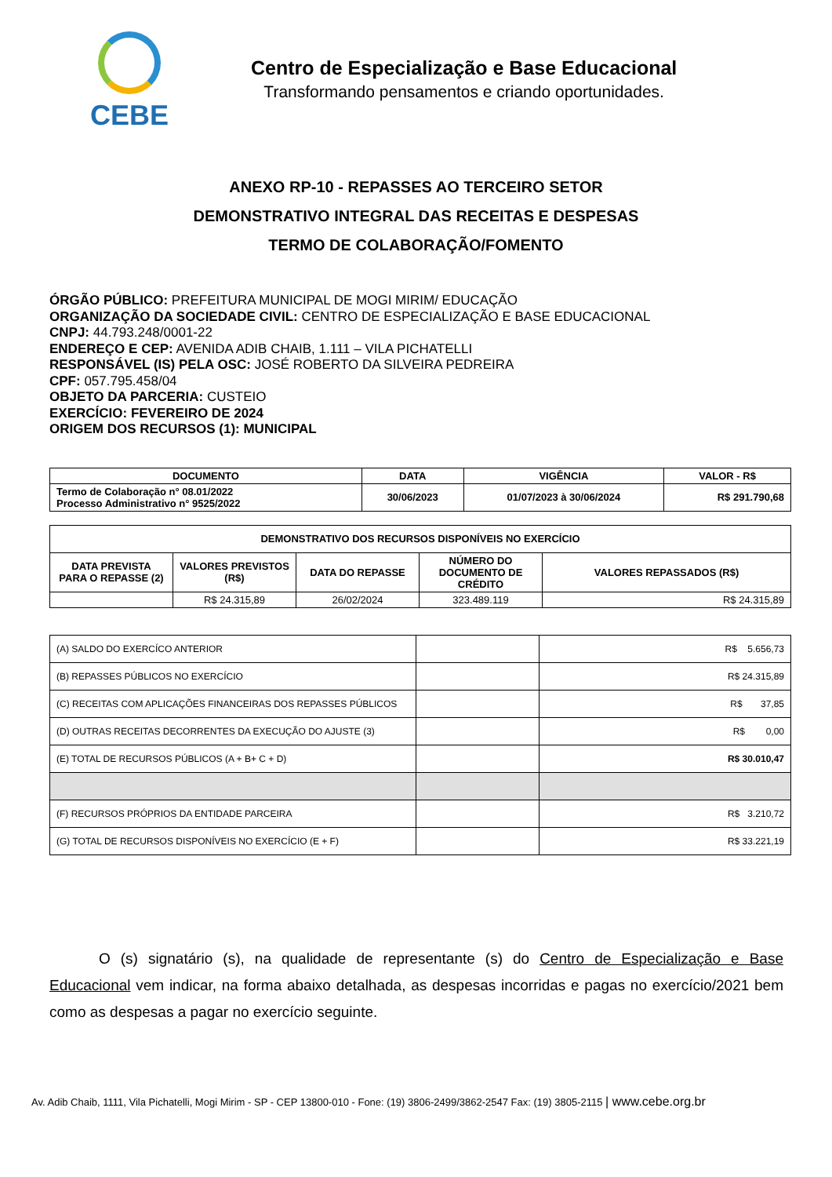CEBE
Centro de Especialização e Base Educacional
Transformando pensamentos e criando oportunidades.
ANEXO RP-10 - REPASSES AO TERCEIRO SETOR
DEMONSTRATIVO INTEGRAL DAS RECEITAS E DESPESAS
TERMO DE COLABORAÇÃO/FOMENTO
ÓRGÃO PÚBLICO: PREFEITURA MUNICIPAL DE MOGI MIRIM/ EDUCAÇÃO
ORGANIZAÇÃO DA SOCIEDADE CIVIL: CENTRO DE ESPECIALIZAÇÃO E BASE EDUCACIONAL
CNPJ: 44.793.248/0001-22
ENDEREÇO E CEP: AVENIDA ADIB CHAIB, 1.111 – VILA PICHATELLI
RESPONSÁVEL (IS) PELA OSC: JOSÉ ROBERTO DA SILVEIRA PEDREIRA
CPF: 057.795.458/04
OBJETO DA PARCERIA: CUSTEIO
EXERCÍCIO: FEVEREIRO DE 2024
ORIGEM DOS RECURSOS (1): MUNICIPAL
| DOCUMENTO | DATA | VIGÊNCIA | VALOR - R$ |
| --- | --- | --- | --- |
| Termo de Colaboração n° 08.01/2022 Processo Administrativo n° 9525/2022 | 30/06/2023 | 01/07/2023 à 30/06/2024 | R$ 291.790,68 |
| DEMONSTRATIVO DOS RECURSOS DISPONÍVEIS NO EXERCÍCIO | | | | |
| --- | --- | --- | --- | --- |
| DATA PREVISTA PARA O REPASSE (2) | VALORES PREVISTOS (R$) | DATA DO REPASSE | NÚMERO DO DOCUMENTO DE CRÉDITO | VALORES REPASSADOS (R$) |
| | R$ 24.315,89 | 26/02/2024 | 323.489.119 | R$ 24.315,89 |
| (A) SALDO DO EXERCÍCO ANTERIOR | | R$ 5.656,73 |
| (B) REPASSES PÚBLICOS NO EXERCÍCIO | | R$ 24.315,89 |
| (C) RECEITAS COM APLICAÇÕES FINANCEIRAS DOS REPASSES PÚBLICOS | | R$ 37,85 |
| (D) OUTRAS RECEITAS DECORRENTES DA EXECUÇÃO DO AJUSTE (3) | | R$ 0,00 |
| (E) TOTAL DE RECURSOS PÚBLICOS (A + B+ C + D) | | R$ 30.010,47 |
| (F) RECURSOS PRÓPRIOS DA ENTIDADE PARCEIRA | | R$ 3.210,72 |
| (G) TOTAL DE RECURSOS DISPONÍVEIS NO EXERCÍCIO (E + F) | | R$ 33.221,19 |
O (s) signatário (s), na qualidade de representante (s) do Centro de Especialização e Base Educacional vem indicar, na forma abaixo detalhada, as despesas incorridas e pagas no exercício/2021 bem como as despesas a pagar no exercício seguinte.
Av. Adib Chaib, 1111, Vila Pichatelli, Mogi Mirim - SP - CEP 13800-010 - Fone: (19) 3806-2499/3862-2547 Fax: (19) 3805-2115 | www.cebe.org.br